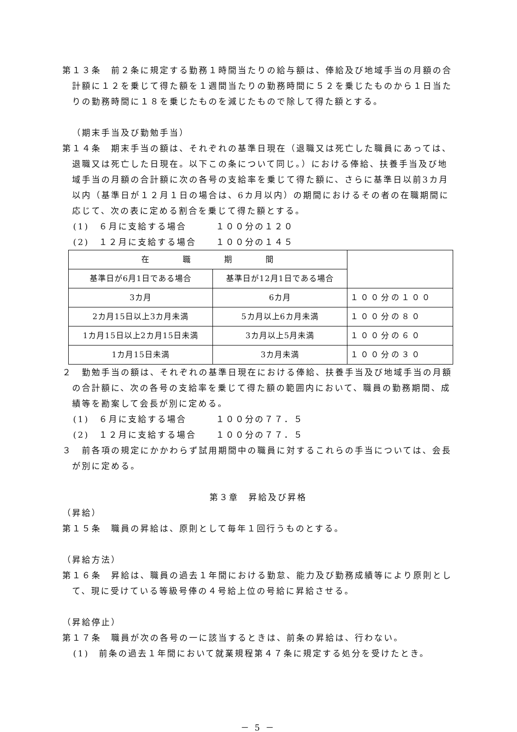第１３条　前２条に規定する勤務１時間当たりの給与額は、俸給及び地域手当の月額の合計額に１２を乗じて得た額を１週間当たりの勤務時間に５２を乗じたものから１日当たりの勤務時間に１８を乗じたものを減じたもので除して得た額とする。
（期末手当及び勤勉手当）
第１４条　期末手当の額は、それぞれの基準日現在（退職又は死亡した職員にあっては、退職又は死亡した日現在。以下この条について同じ。）における俸給、扶養手当及び地域手当の月額の合計額に次の各号の支給率を乗じて得た額に、さらに基準日以前3カ月以内（基準日が１２月１日の場合は、6カ月以内）の期間におけるその者の在職期間に応じて、次の表に定める割合を乗じて得た額とする。
(1)　６月に支給する場合　　　１００分の１２０
(2)　１２月に支給する場合　　１００分の１４５
| 在 職 期 間 | | |
| 基準日が6月1日である場合 | 基準日が12月1日である場合 | |
| 3カ月 | 6カ月 | １００分の１００ |
| 2カ月15日以上3カ月未満 | 5カ月以上6カ月未満 | １００分の８０ |
| 1カ月15日以上2カ月15日未満 | 3カ月以上5月未満 | １００分の６０ |
| 1カ月15日未満 | 3カ月未満 | １００分の３０ |
２　勤勉手当の額は、それぞれの基準日現在における俸給、扶養手当及び地域手当の月額の合計額に、次の各号の支給率を乗じて得た額の範囲内において、職員の勤務期間、成績等を勘案して会長が別に定める。
(1)　６月に支給する場合　　　１００分の７７．５
(2)　１２月に支給する場合　　１００分の７７．５
３　前各項の規定にかかわらず試用期間中の職員に対するこれらの手当については、会長が別に定める。
第３章　昇給及び昇格
（昇給）
第１５条　職員の昇給は、原則として毎年１回行うものとする。
（昇給方法）
第１６条　昇給は、職員の過去１年間における勤怠、能力及び勤務成績等により原則として、現に受けている等級号俸の４号給上位の号給に昇給させる。
（昇給停止）
第１７条　職員が次の各号の一に該当するときは、前条の昇給は、行わない。
(1)　前条の過去１年間において就業規程第４７条に規定する処分を受けたとき。
－ 5 －